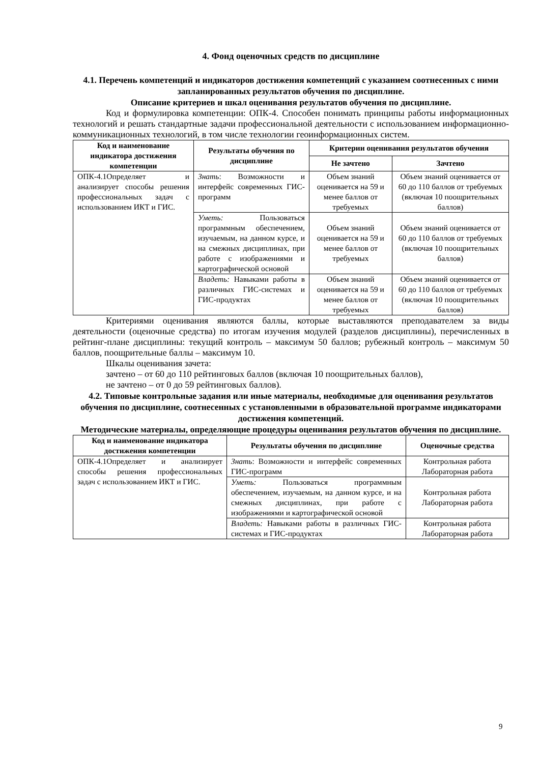4. Фонд оценочных средств по дисциплине
4.1. Перечень компетенций и индикаторов достижения компетенций с указанием соотнесенных с ними запланированных результатов обучения по дисциплине.
Описание критериев и шкал оценивания результатов обучения по дисциплине.
Код и формулировка компетенции: ОПК-4. Способен понимать принципы работы информационных технологий и решать стандартные задачи профессиональной деятельности с использованием информационно-коммуникационных технологий, в том числе технологии геоинформационных систем.
| Код и наименование индикатора достижения компетенции | Результаты обучения по дисциплине | Критерии оценивания результатов обучения | |
| --- | --- | --- | --- |
| | | Не зачтено | Зачтено |
| ОПК-4.1Определяет и анализирует способы решения профессиональных задач с использованием ИКТ и ГИС. | Знать : Возможности и интерфейс современных ГИС-программ | Объем знаний оценивается на 59 и менее баллов от требуемых | Объем знаний оценивается от 60 до 110 баллов от требуемых (включая 10 поощрительных баллов) |
| | Уметь: Пользоваться программным обеспечением, изучаемым, на данном курсе, и на смежных дисциплинах, при работе с изображениями и картографической основой | Объем знаний оценивается на 59 и менее баллов от требуемых | Объем знаний оценивается от 60 до 110 баллов от требуемых (включая 10 поощрительных баллов) |
| | Владеть: Навыками работы в различных ГИС-системах и ГИС-продуктах | Объем знаний оценивается на 59 и менее баллов от требуемых | Объем знаний оценивается от 60 до 110 баллов от требуемых (включая 10 поощрительных баллов) |
Критериями оценивания являются баллы, которые выставляются преподавателем за виды деятельности (оценочные средства) по итогам изучения модулей (разделов дисциплины), перечисленных в рейтинг-плане дисциплины: текущий контроль – максимум 50 баллов; рубежный контроль – максимум 50 баллов, поощрительные баллы – максимум 10.
Шкалы оценивания зачета:
зачтено – от 60 до 110 рейтинговых баллов (включая 10 поощрительных баллов),
не зачтено – от 0 до 59 рейтинговых баллов).
4.2. Типовые контрольные задания или иные материалы, необходимые для оценивания результатов обучения по дисциплине, соотнесенных с установленными в образовательной программе индикаторами достижения компетенций.
Методические материалы, определяющие процедуры оценивания результатов обучения по дисциплине.
| Код и наименование индикатора достижения компетенции | Результаты обучения по дисциплине | Оценочные средства |
| --- | --- | --- |
| ОПК-4.1Определяет и анализирует способы решения профессиональных задач с использованием ИКТ и ГИС. | Знать : Возможности и интерфейс современных ГИС-программ | Контрольная работа Лабораторная работа |
| | Уметь: Пользоваться программным обеспечением, изучаемым, на данном курсе, и на смежных дисциплинах, при работе с изображениями и картографической основой | Контрольная работа Лабораторная работа |
| | Владеть: Навыками работы в различных ГИС-системах и ГИС-продуктах | Контрольная работа Лабораторная работа |
9